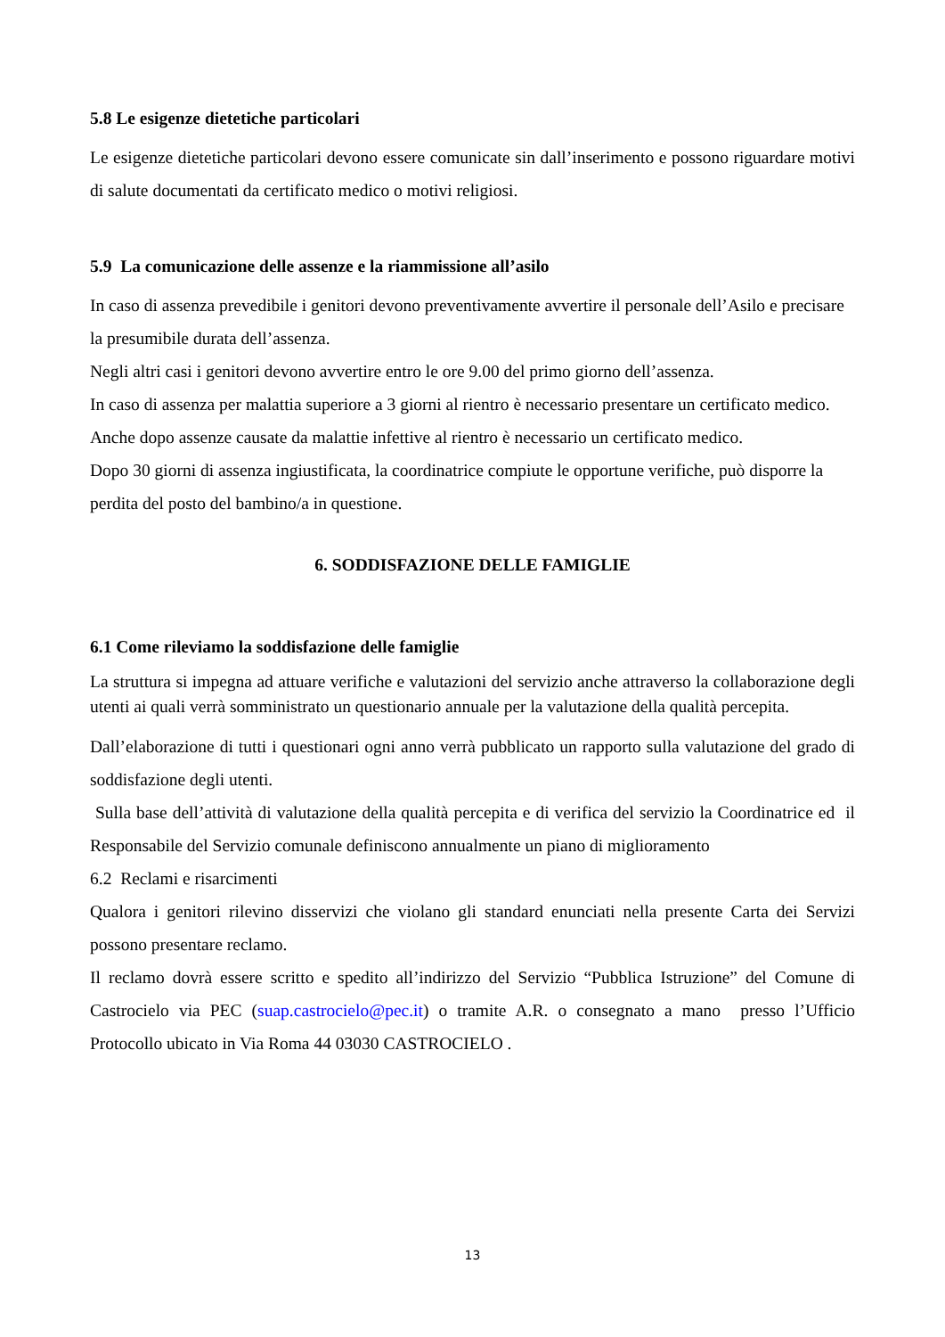5.8 Le esigenze dietetiche particolari
Le esigenze dietetiche particolari devono essere comunicate sin dall’inserimento e possono riguardare motivi di salute documentati da certificato medico o motivi religiosi.
5.9 La comunicazione delle assenze e la riammissione all’asilo
In caso di assenza prevedibile i genitori devono preventivamente avvertire il personale dell’Asilo e precisare la presumibile durata dell’assenza.
Negli altri casi i genitori devono avvertire entro le ore 9.00 del primo giorno dell’assenza.
In caso di assenza per malattia superiore a 3 giorni al rientro è necessario presentare un certificato medico.
Anche dopo assenze causate da malattie infettive al rientro è necessario un certificato medico.
Dopo 30 giorni di assenza ingiustificata, la coordinatrice compiute le opportune verifiche, può disporre la perdita del posto del bambino/a in questione.
6. SODDISFAZIONE DELLE FAMIGLIE
6.1 Come rileviamo la soddisfazione delle famiglie
La struttura si impegna ad attuare verifiche e valutazioni del servizio anche attraverso la collaborazione degli utenti ai quali verrà somministrato un questionario annuale per la valutazione della qualità percepita.
Dall’elaborazione di tutti i questionari ogni anno verrà pubblicato un rapporto sulla valutazione del grado di soddisfazione degli utenti.
Sulla base dell’attività di valutazione della qualità percepita e di verifica del servizio la Coordinatrice ed il Responsabile del Servizio comunale definiscono annualmente un piano di miglioramento
6.2 Reclami e risarcimenti
Qualora i genitori rilevino disservizi che violano gli standard enunciati nella presente Carta dei Servizi possono presentare reclamo.
Il reclamo dovrà essere scritto e spedito all’indirizzo del Servizio “Pubblica Istruzione” del Comune di Castrocielo via PEC (suap.castrocielo@pec.it) o tramite A.R. o consegnato a mano presso l’Ufficio Protocollo ubicato in Via Roma 44 03030 CASTROCIELO .
13